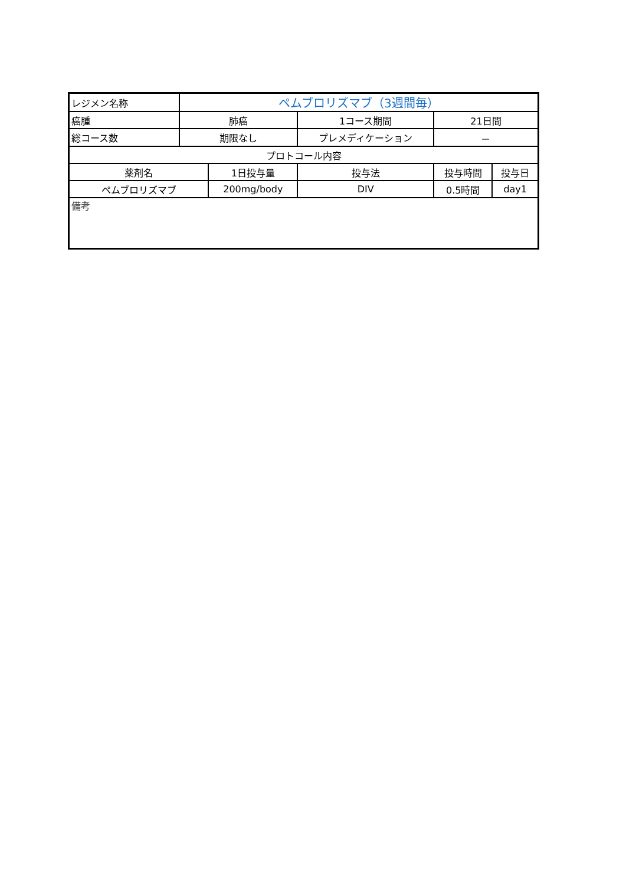| レジメン名称 | ペムブロリズマブ（3週間毎） | | | | | |
| 癌腫 | 肺癌 | | 1コース期間 | | 21日間 | |
| 総コース数 | 期限なし | | プレメディケーション | | － | |
| プロトコール内容 | | | | | | |
| 薬剤名 | | 1日投与量 | | 投与法 | 投与時間 | 投与日 |
| ペムブロリズマブ | | 200mg/body | | DIV | 0.5時間 | day1 |
| 備考 | | | | | | |